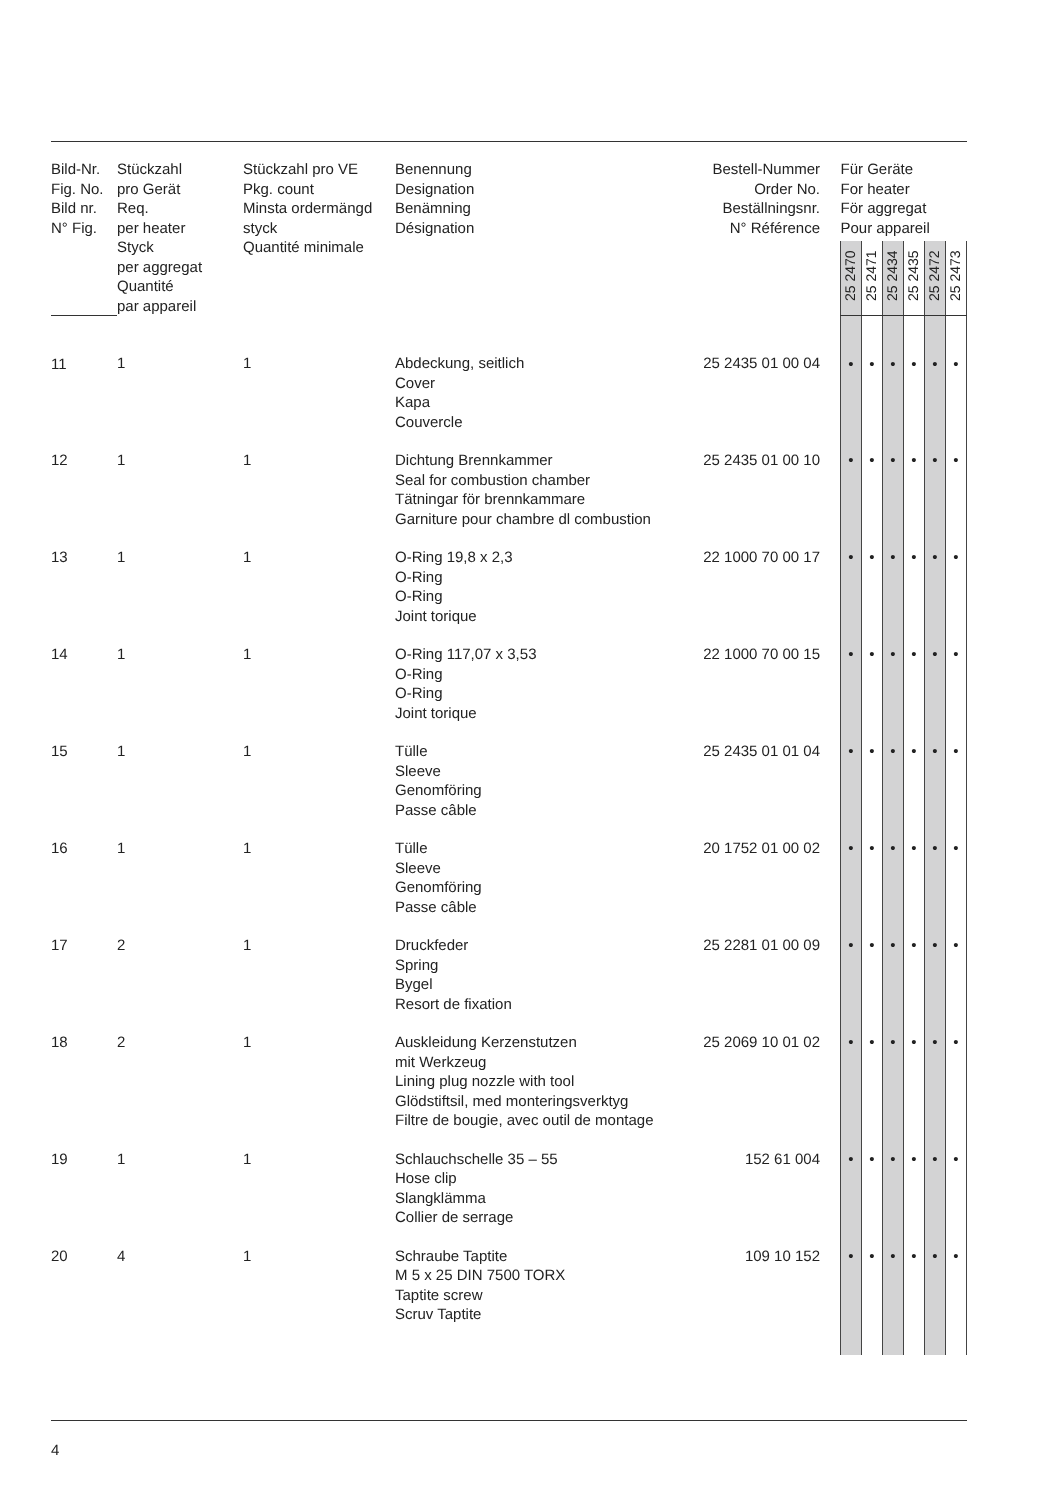| Bild-Nr. Fig. No. Bild nr. N° Fig. | Stückzahl pro Gerät Req. per heater Styck per aggregat Quantité par appareil | Stückzahl pro VE Pkg. count Minsta ordermängd styck Quantité minimale | Benennung Designation Benämning Désignation | Bestell-Nummer Order No. Beställningsnr. N° Référence | Für Geräte For heater För aggregat Pour appareil | | | | | |
| --- | --- | --- | --- | --- | --- | --- | --- | --- | --- | --- |
| | | | | | 25 2470 | 25 2471 | 25 2434 | 25 2435 | 25 2472 | 25 2473 |
| 11 | 1 | 1 | Abdeckung, seitlich Cover Kapa Couvercle | 25 2435 01 00 04 | • | • | • | • | • | • |
| 12 | 1 | 1 | Dichtung Brennkammer Seal for combustion chamber Tätningar för brennkammare Garniture pour chambre dl combustion | 25 2435 01 00 10 | • | • | • | • | • | • |
| 13 | 1 | 1 | O-Ring 19,8 x 2,3 O-Ring O-Ring Joint torique | 22 1000 70 00 17 | • | • | • | • | • | • |
| 14 | 1 | 1 | O-Ring 117,07 x 3,53 O-Ring O-Ring Joint torique | 22 1000 70 00 15 | • | • | • | • | • | • |
| 15 | 1 | 1 | Tülle Sleeve Genomföring Passe câble | 25 2435 01 01 04 | • | • | • | • | • | • |
| 16 | 1 | 1 | Tülle Sleeve Genomföring Passe câble | 20 1752 01 00 02 | • | • | • | • | • | • |
| 17 | 2 | 1 | Druckfeder Spring Bygel Resort de fixation | 25 2281 01 00 09 | • | • | • | • | • | • |
| 18 | 2 | 1 | Auskleidung Kerzenstutzen mit Werkzeug Lining plug nozzle with tool Glödstiftsil, med monteringsverktyg Filtre de bougie, avec outil de montage | 25 2069 10 01 02 | • | • | • | • | • | • |
| 19 | 1 | 1 | Schlauchschelle 35 – 55 Hose clip Slangklämma Collier de serrage | 152 61 004 | • | • | • | • | • | • |
| 20 | 4 | 1 | Schraube Taptite M 5 x 25 DIN 7500 TORX Taptite screw Scruv Taptite | 109 10 152 | • | • | • | • | • | • |
4